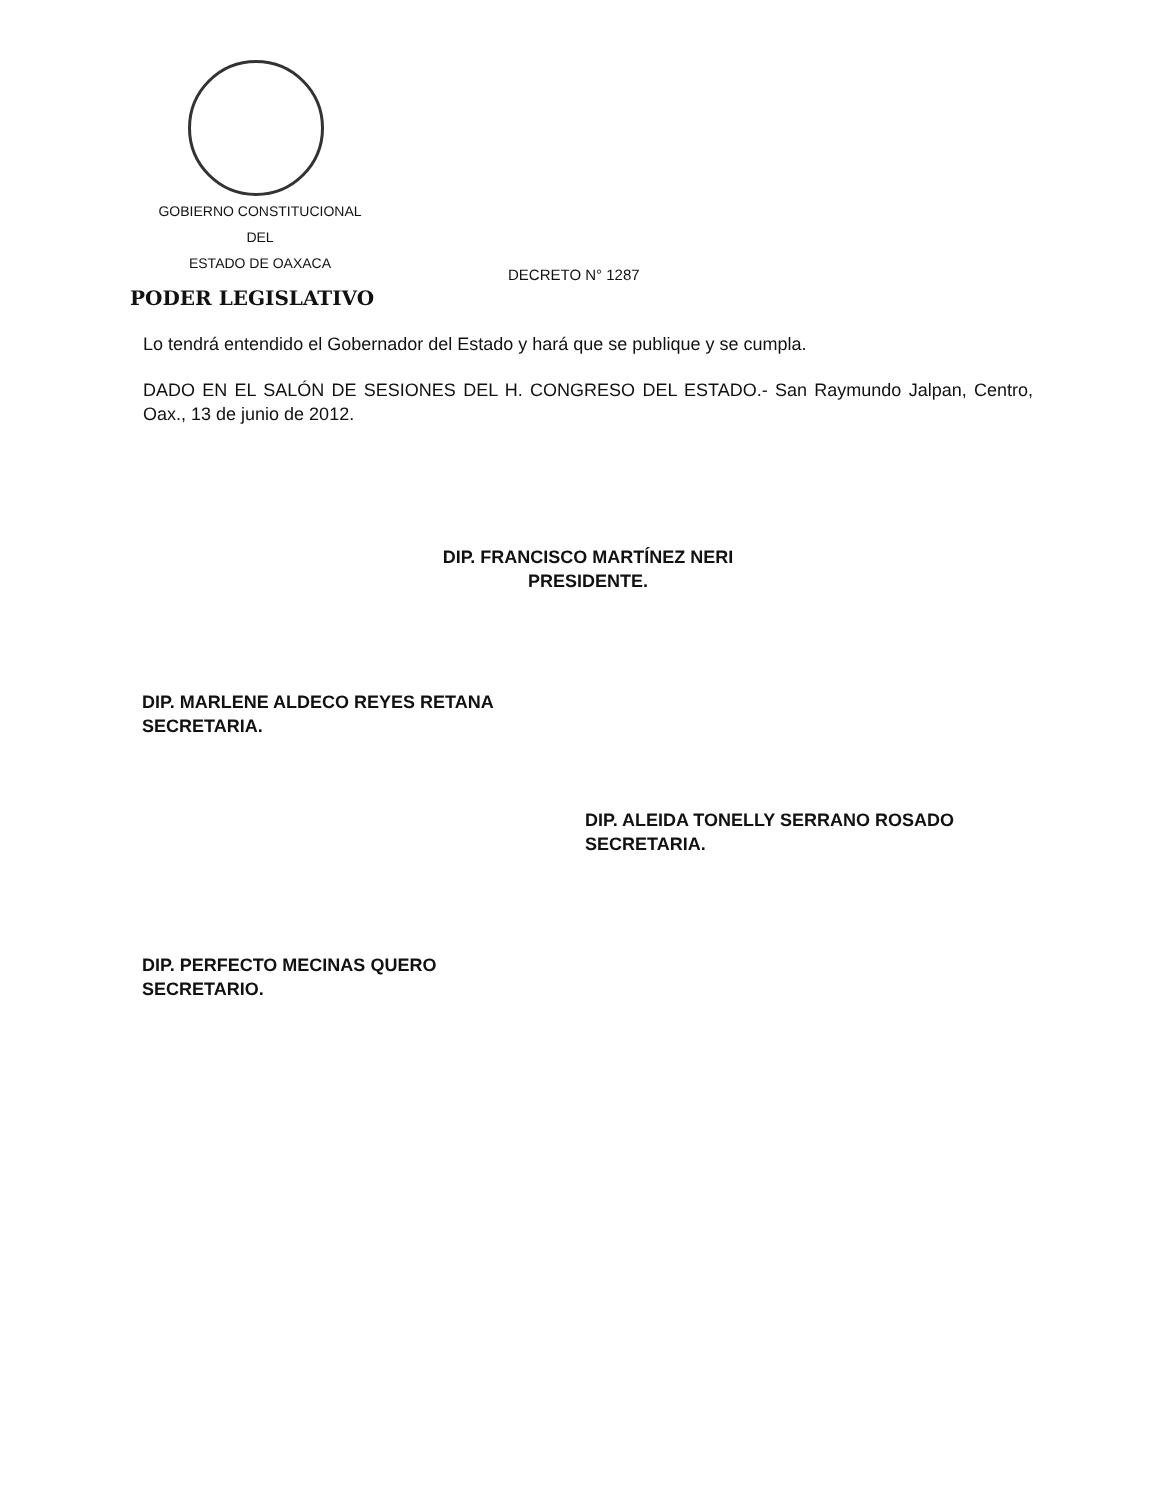GOBIERNO CONSTITUCIONAL
DEL
ESTADO DE OAXACA
DECRETO N° 1287
PODER LEGISLATIVO
Lo tendrá entendido el Gobernador del Estado y hará que se publique y se cumpla.
DADO EN EL SALÓN DE SESIONES DEL H. CONGRESO DEL ESTADO.- San Raymundo Jalpan, Centro, Oax., 13 de junio de 2012.
DIP. FRANCISCO MARTÍNEZ NERI
PRESIDENTE.
DIP. MARLENE ALDECO REYES RETANA
SECRETARIA.
DIP. ALEIDA TONELLY SERRANO ROSADO
SECRETARIA.
DIP. PERFECTO MECINAS QUERO
SECRETARIO.